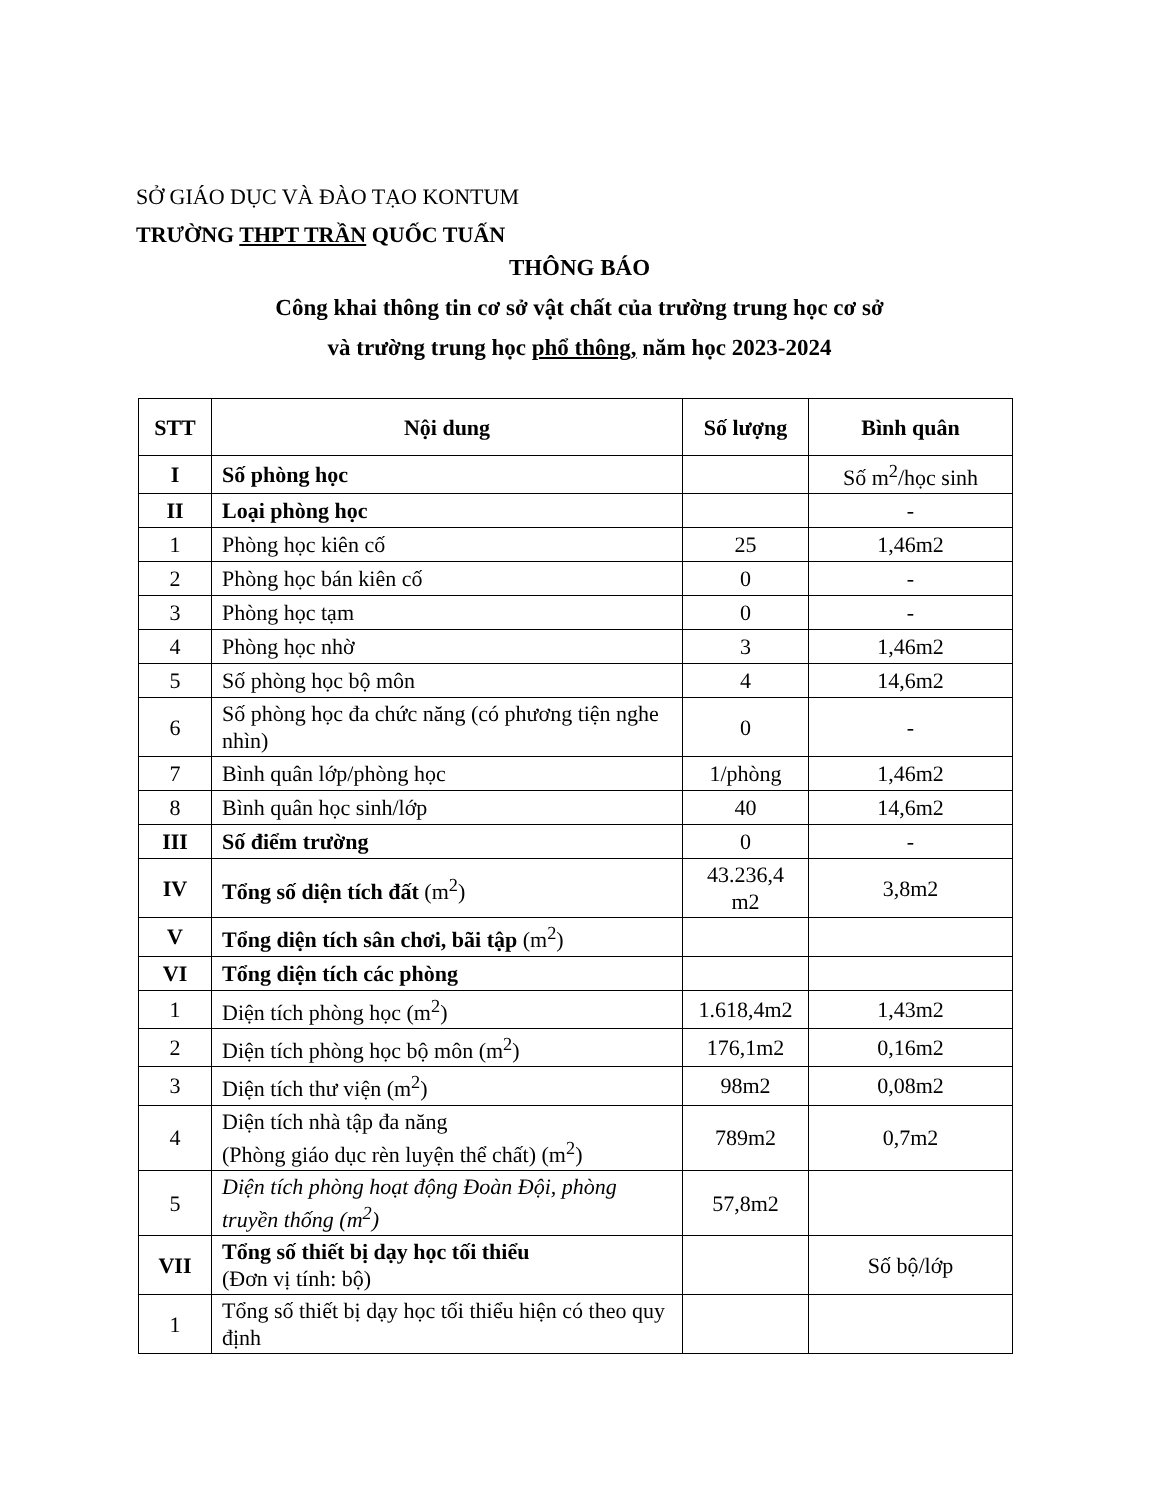SỞ GIÁO DỤC VÀ ĐÀO TẠO KONTUM
TRƯỜNG THPT TRẦN QUỐC TUẤN
THÔNG BÁO
Công khai thông tin cơ sở vật chất của trường trung học cơ sở
và trường trung học phổ thông, năm học 2023-2024
| STT | Nội dung | Số lượng | Bình quân |
| --- | --- | --- | --- |
| I | Số phòng học | | Số m<sup>2</sup>/học sinh |
| II | Loại phòng học | | - |
| 1 | Phòng học kiên cố | 25 | 1,46m2 |
| 2 | Phòng học bán kiên cố | 0 | - |
| 3 | Phòng học tạm | 0 | - |
| 4 | Phòng học nhờ | 3 | 1,46m2 |
| 5 | Số phòng học bộ môn | 4 | 14,6m2 |
| 6 | Số phòng học đa chức năng (có phương tiện nghe nhìn) | 0 | - |
| 7 | Bình quân lớp/phòng học | 1/phòng | 1,46m2 |
| 8 | Bình quân học sinh/lớp | 40 | 14,6m2 |
| III | Số điểm trường | 0 | - |
| IV | Tổng số diện tích đất (m<sup>2</sup>) | 43.236,4 m2 | 3,8m2 |
| V | Tổng diện tích sân chơi, bãi tập (m<sup>2</sup>) | | |
| VI | Tổng diện tích các phòng | | |
| 1 | Diện tích phòng học (m<sup>2</sup>) | 1.618,4m2 | 1,43m2 |
| 2 | Diện tích phòng học bộ môn (m<sup>2</sup>) | 176,1m2 | 0,16m2 |
| 3 | Diện tích thư viện (m<sup>2</sup>) | 98m2 | 0,08m2 |
| 4 | Diện tích nhà tập đa năng (Phòng giáo dục rèn luyện thể chất) (m<sup>2</sup>) | 789m2 | 0,7m2 |
| 5 | Diện tích phòng hoạt động Đoàn Đội, phòng truyền thống (m<sup>2</sup>) | 57,8m2 | |
| VII | Tổng số thiết bị dạy học tối thiểu (Đơn vị tính: bộ) | | Số bộ/lớp |
| 1 | Tổng số thiết bị dạy học tối thiểu hiện có theo quy định | | |